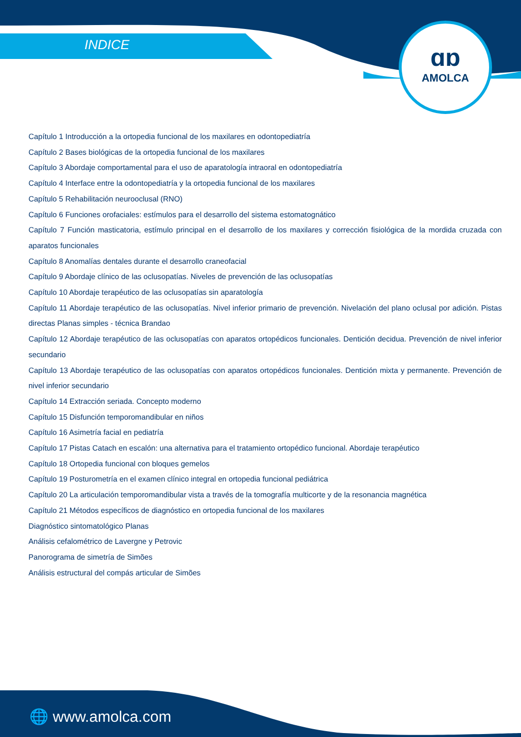INDICE
ɑɒ
AMOLCA
Capítulo 1 Introducción a la ortopedia funcional de los maxilares en odontopediatría
Capítulo 2 Bases biológicas de la ortopedia funcional de los maxilares
Capítulo 3 Abordaje comportamental para el uso de aparatología intraoral en odontopediatría
Capítulo 4 Interface entre la odontopediatría y la ortopedia funcional de los maxilares
Capítulo 5 Rehabilitación neurooclusal (RNO)
Capítulo 6 Funciones orofaciales: estímulos para el desarrollo del sistema estomatognático
Capítulo 7 Función masticatoria, estímulo principal en el desarrollo de los maxilares y corrección fisiológica de la mordida cruzada con aparatos funcionales
Capítulo 8 Anomalías dentales durante el desarrollo craneofacial
Capítulo 9 Abordaje clínico de las oclusopatías. Niveles de prevención de las oclusopatías
Capítulo 10 Abordaje terapéutico de las oclusopatías sin aparatología
Capítulo 11 Abordaje terapéutico de las oclusopatías. Nivel inferior primario de prevención. Nivelación del plano oclusal por adición. Pistas directas Planas simples - técnica Brandao
Capítulo 12 Abordaje terapéutico de las oclusopatías con aparatos ortopédicos funcionales. Dentición decidua. Prevención de nivel inferior secundario
Capítulo 13 Abordaje terapéutico de las oclusopatías con aparatos ortopédicos funcionales. Dentición mixta y permanente. Prevención de nivel inferior secundario
Capítulo 14 Extracción seriada. Concepto moderno
Capítulo 15 Disfunción temporomandibular en niños
Capítulo 16 Asimetría facial en pediatría
Capítulo 17 Pistas Catach en escalón: una alternativa para el tratamiento ortopédico funcional. Abordaje terapéutico
Capítulo 18 Ortopedia funcional con bloques gemelos
Capítulo 19 Posturometría en el examen clínico integral en ortopedia funcional pediátrica
Capítulo 20 La articulación temporomandibular vista a través de la tomografía multicorte y de la resonancia magnética
Capítulo 21 Métodos específicos de diagnóstico en ortopedia funcional de los maxilares
Diagnóstico sintomatológico Planas
Análisis cefalométrico de Lavergne y Petrovic
Panorograma de simetría de Simões
Análisis estructural del compás articular de Simões
🌐 www.amolca.com